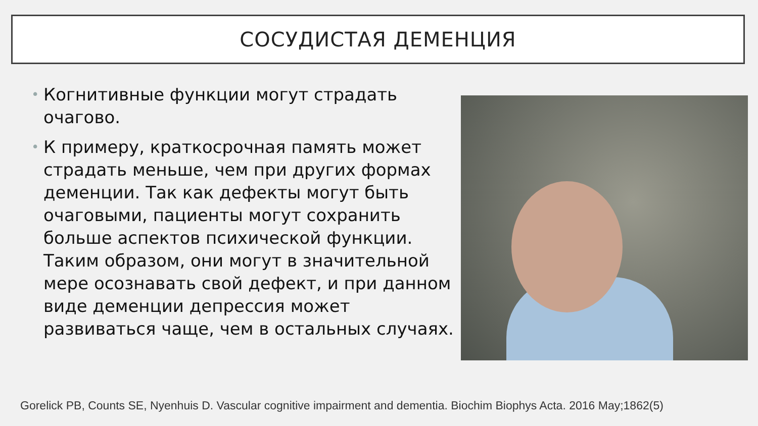СОСУДИСТАЯ ДЕМЕНЦИЯ
• Когнитивные функции могут страдать очагово.
• К примеру, краткосрочная память может страдать меньше, чем при других формах деменции. Так как дефекты могут быть очаговыми, пациенты могут сохранить больше аспектов психической функции. Таким образом, они могут в значительной мере осознавать свой дефект, и при данном виде деменции депрессия может развиваться чаще, чем в остальных случаях.
Gorelick PB, Counts SE, Nyenhuis D. Vascular cognitive impairment and dementia. Biochim Biophys Acta. 2016 May;1862(5)